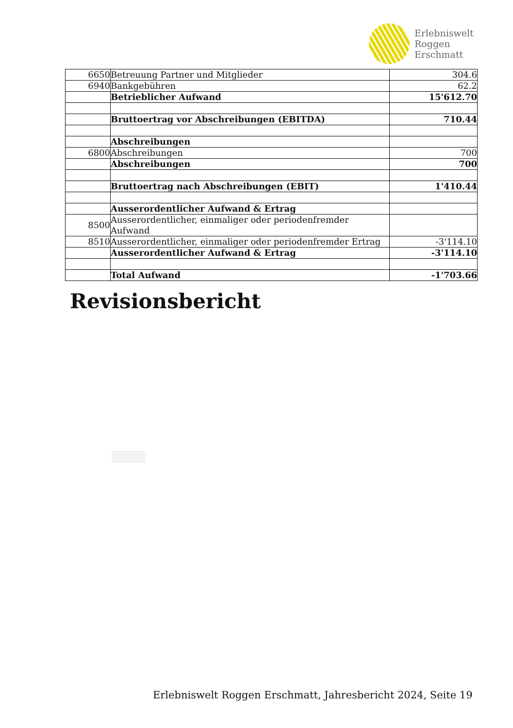Erlebniswelt
Roggen
Erschmatt
| 6650 | Betreuung Partner und Mitglieder | 304.6 |
| 6940 | Bankgebühren | 62.2 |
| | Betrieblicher Aufwand | 15'612.70 |
| | Bruttoertrag vor Abschreibungen (EBITDA) | 710.44 |
| | Abschreibungen | |
| 6800 | Abschreibungen | 700 |
| | Abschreibungen | 700 |
| | Bruttoertrag nach Abschreibungen (EBIT) | 1'410.44 |
| | Ausserordentlicher Aufwand & Ertrag | |
| 8500 | Ausserordentlicher, einmaliger oder periodenfremder Aufwand | |
| 8510 | Ausserordentlicher, einmaliger oder periodenfremder Ertrag | -3'114.10 |
| | Ausserordentlicher Aufwand & Ertrag | -3'114.10 |
| | Total Aufwand | -1'703.66 |
Revisionsbericht
Erlebniswelt Roggen Erschmatt, Jahresbericht 2024, Seite 19